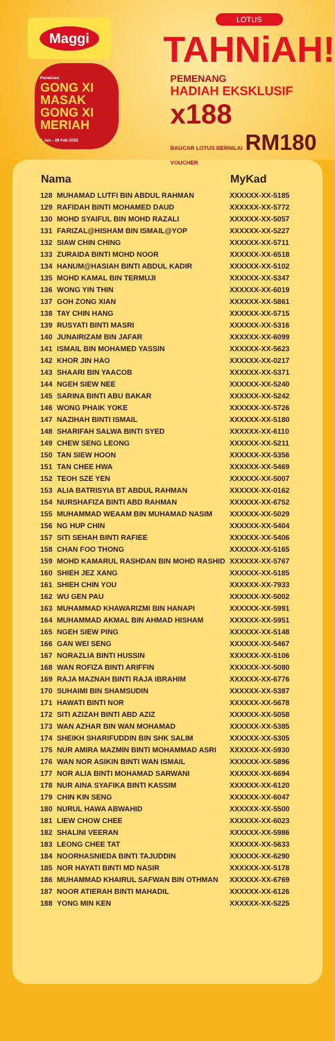Maggi
Peraduan
GONG XI MASAK GONG XI MERIAH
1 Jan - 28 Feb 2022
LOTUS
TAHNiAH!
PEMENANG
HADIAH EKSKLUSIF x188
BAUCAR LOTUS BERNILAI RM180 VOUCHER
| Nama | | MyKad |
| --- | --- | --- |
| 128 | MUHAMAD LUTFI BIN ABDUL RAHMAN | XXXXXX-XX-5185 |
| 129 | RAFIDAH BINTI MOHAMED DAUD | XXXXXX-XX-5772 |
| 130 | MOHD SYAIFUL BIN MOHD RAZALI | XXXXXX-XX-5057 |
| 131 | FARIZAL@HISHAM BIN ISMAIL@YOP | XXXXXX-XX-5227 |
| 132 | SIAW CHIN CHING | XXXXXX-XX-5711 |
| 133 | ZURAIDA BINTI MOHD NOOR | XXXXXX-XX-6518 |
| 134 | HANUM@HASIAH BINTI ABDUL KADIR | XXXXXX-XX-5102 |
| 135 | MOHD KAMAL BIN TERMUJI | XXXXXX-XX-5347 |
| 136 | WONG YIN THIN | XXXXXX-XX-6019 |
| 137 | GOH ZONG XIAN | XXXXXX-XX-5861 |
| 138 | TAY CHIN HANG | XXXXXX-XX-5715 |
| 139 | RUSYATI BINTI MASRI | XXXXXX-XX-5316 |
| 140 | JUNAIRIZAM BIN JAFAR | XXXXXX-XX-6099 |
| 141 | ISMAIL BIN MOHAMED YASSIN | XXXXXX-XX-5623 |
| 142 | KHOR JIN HAO | XXXXXX-XX-0217 |
| 143 | SHAARI BIN YAACOB | XXXXXX-XX-5371 |
| 144 | NGEH SIEW NEE | XXXXXX-XX-5240 |
| 145 | SARINA BINTI ABU BAKAR | XXXXXX-XX-5242 |
| 146 | WONG PHAIK YOKE | XXXXXX-XX-5726 |
| 147 | NAZIHAH BINTI ISMAIL | XXXXXX-XX-5180 |
| 148 | SHARIFAH SALWA BINTI SYED | XXXXXX-XX-6110 |
| 149 | CHEW SENG LEONG | XXXXXX-XX-5211 |
| 150 | TAN SIEW HOON | XXXXXX-XX-5356 |
| 151 | TAN CHEE HWA | XXXXXX-XX-5469 |
| 152 | TEOH SZE YEN | XXXXXX-XX-5007 |
| 153 | ALIA BATRISYIA BT ABDUL RAHMAN | XXXXXX-XX-0162 |
| 154 | NURSHAFIZA BINTI ABD RAHMAN | XXXXXX-XX-6752 |
| 155 | MUHAMMAD WEAAM BIN MUHAMAD NASIM | XXXXXX-XX-5029 |
| 156 | NG HUP CHIN | XXXXXX-XX-5404 |
| 157 | SITI SEHAH BINTI RAFIEE | XXXXXX-XX-5406 |
| 158 | CHAN FOO THONG | XXXXXX-XX-5165 |
| 159 | MOHD KAMARUL RASHDAN BIN MOHD RASHID | XXXXXX-XX-5767 |
| 160 | SHIEH JEZ XANG | XXXXXX-XX-5185 |
| 161 | SHIEH CHIN YOU | XXXXXX-XX-7933 |
| 162 | WU GEN PAU | XXXXXX-XX-5002 |
| 163 | MUHAMMAD KHAWARIZMI BIN HANAPI | XXXXXX-XX-5991 |
| 164 | MUHAMMAD AKMAL BIN AHMAD HISHAM | XXXXXX-XX-5951 |
| 165 | NGEH SIEW PING | XXXXXX-XX-5148 |
| 166 | GAN WEI SENG | XXXXXX-XX-5467 |
| 167 | NORAZLIA BINTI HUSSIN | XXXXXX-XX-5106 |
| 168 | WAN ROFIZA BINTI ARIFFIN | XXXXXX-XX-5080 |
| 169 | RAJA MAZNAH BINTI RAJA IBRAHIM | XXXXXX-XX-6776 |
| 170 | SUHAIMI BIN SHAMSUDIN | XXXXXX-XX-5387 |
| 171 | HAWATI BINTI NOR | XXXXXX-XX-5678 |
| 172 | SITI AZIZAH BINTI ABD AZIZ | XXXXXX-XX-5058 |
| 173 | WAN AZHAR BIN WAN MOHAMAD | XXXXXX-XX-5385 |
| 174 | SHEIKH SHARIFUDDIN BIN SHK SALIM | XXXXXX-XX-5305 |
| 175 | NUR AMIRA MAZMIN BINTI MOHAMMAD ASRI | XXXXXX-XX-5930 |
| 176 | WAN NOR ASIKIN BINTI WAN ISMAIL | XXXXXX-XX-5896 |
| 177 | NOR ALIA BINTI MOHAMAD SARWANI | XXXXXX-XX-6694 |
| 178 | NUR AINA SYAFIKA BINTI KASSIM | XXXXXX-XX-6120 |
| 179 | CHIN KIN SENG | XXXXXX-XX-6047 |
| 180 | NURUL HAWA ABWAHID | XXXXXX-XX-5500 |
| 181 | LIEW CHOW CHEE | XXXXXX-XX-6023 |
| 182 | SHALINI VEERAN | XXXXXX-XX-5986 |
| 183 | LEONG CHEE TAT | XXXXXX-XX-5633 |
| 184 | NOORHASNIEDA BINTI TAJUDDIN | XXXXXX-XX-6290 |
| 185 | NOR HAYATI BINTI MD NASIR | XXXXXX-XX-5178 |
| 186 | MUHAMMAD KHAIRUL SAFWAN BIN OTHMAN | XXXXXX-XX-6769 |
| 187 | NOOR ATIERAH BINTI MAHADIL | XXXXXX-XX-6126 |
| 188 | YONG MIN KEN | XXXXXX-XX-5225 |